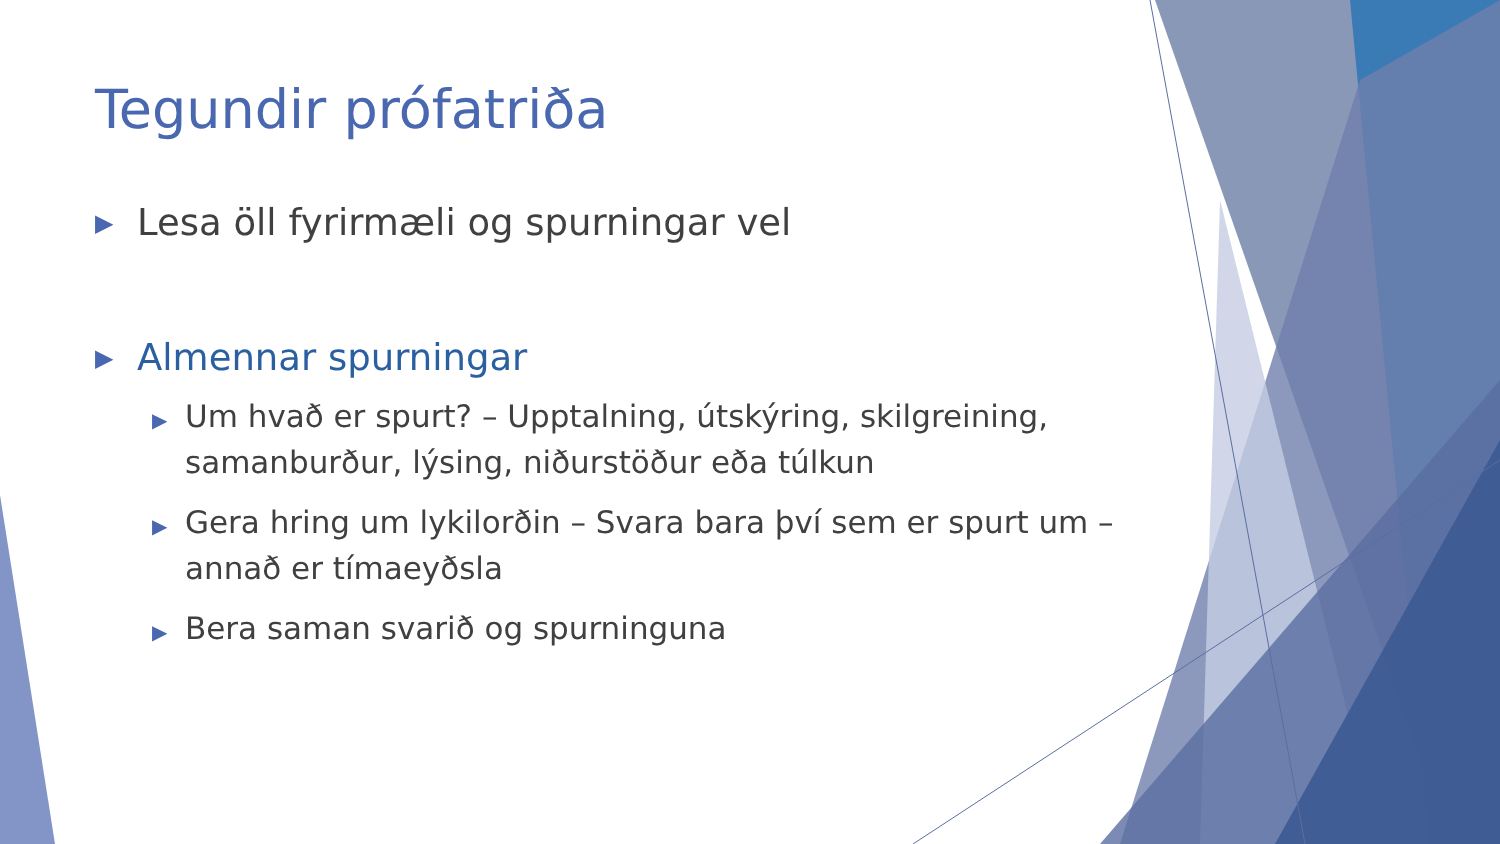Tegundir prófatriða
▶ Lesa öll fyrirmæli og spurningar vel
▶ Almennar spurningar
▶ Um hvað er spurt? – Upptalning, útskýring, skilgreining, samanburður, lýsing, niðurstöður eða túlkun
▶ Gera hring um lykilorðin – Svara bara því sem er spurt um – annað er tímaeyðsla
▶ Bera saman svarið og spurninguna